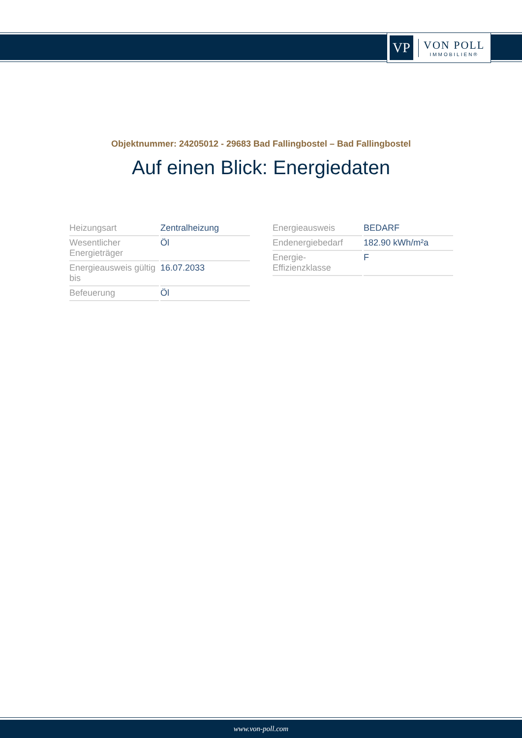VP
VON POLL
IMMOBILIEN®
Objektnummer: 24205012 - 29683 Bad Fallingbostel – Bad Fallingbostel
Auf einen Blick: Energiedaten
| Heizungsart | Zentralheizung |
| Wesentlicher Energieträger | Öl |
| Energieausweis gültig bis | 16.07.2033 |
| Befeuerung | Öl |
| Energieausweis | BEDARF |
| Endenergiebedarf | 182.90 kWh/m²a |
| Energie-Effizienzklasse | F |
www.von-poll.com